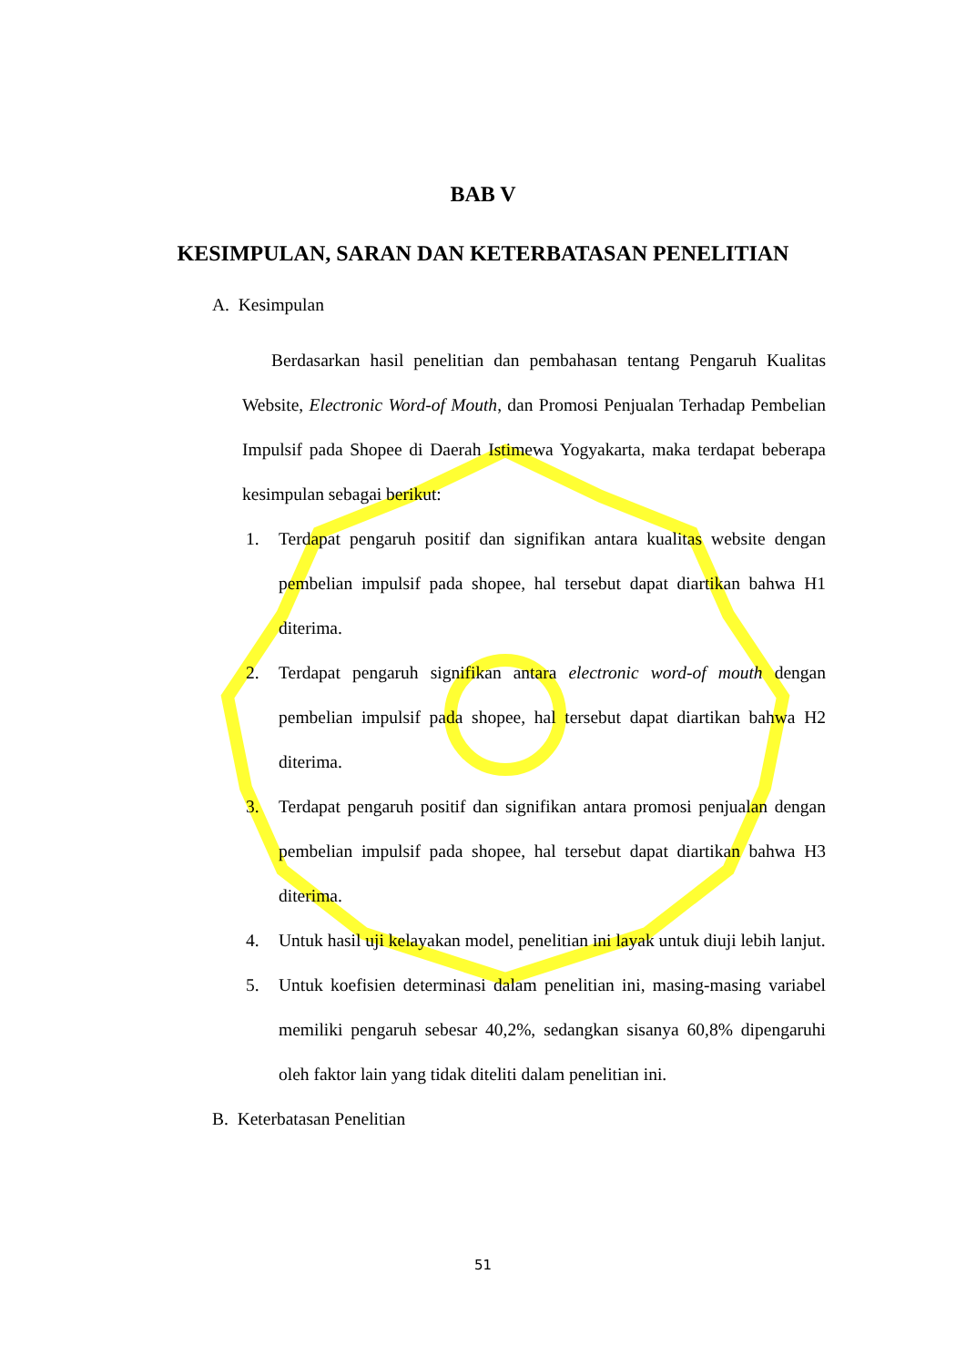BAB V
KESIMPULAN, SARAN DAN KETERBATASAN PENELITIAN
A. Kesimpulan
Berdasarkan hasil penelitian dan pembahasan tentang Pengaruh Kualitas Website, Electronic Word-of Mouth, dan Promosi Penjualan Terhadap Pembelian Impulsif pada Shopee di Daerah Istimewa Yogyakarta, maka terdapat beberapa kesimpulan sebagai berikut:
1. Terdapat pengaruh positif dan signifikan antara kualitas website dengan pembelian impulsif pada shopee, hal tersebut dapat diartikan bahwa H1 diterima.
2. Terdapat pengaruh signifikan antara electronic word-of mouth dengan pembelian impulsif pada shopee, hal tersebut dapat diartikan bahwa H2 diterima.
3. Terdapat pengaruh positif dan signifikan antara promosi penjualan dengan pembelian impulsif pada shopee, hal tersebut dapat diartikan bahwa H3 diterima.
4. Untuk hasil uji kelayakan model, penelitian ini layak untuk diuji lebih lanjut.
5. Untuk koefisien determinasi dalam penelitian ini, masing-masing variabel memiliki pengaruh sebesar 40,2%, sedangkan sisanya 60,8% dipengaruhi oleh faktor lain yang tidak diteliti dalam penelitian ini.
B. Keterbatasan Penelitian
51